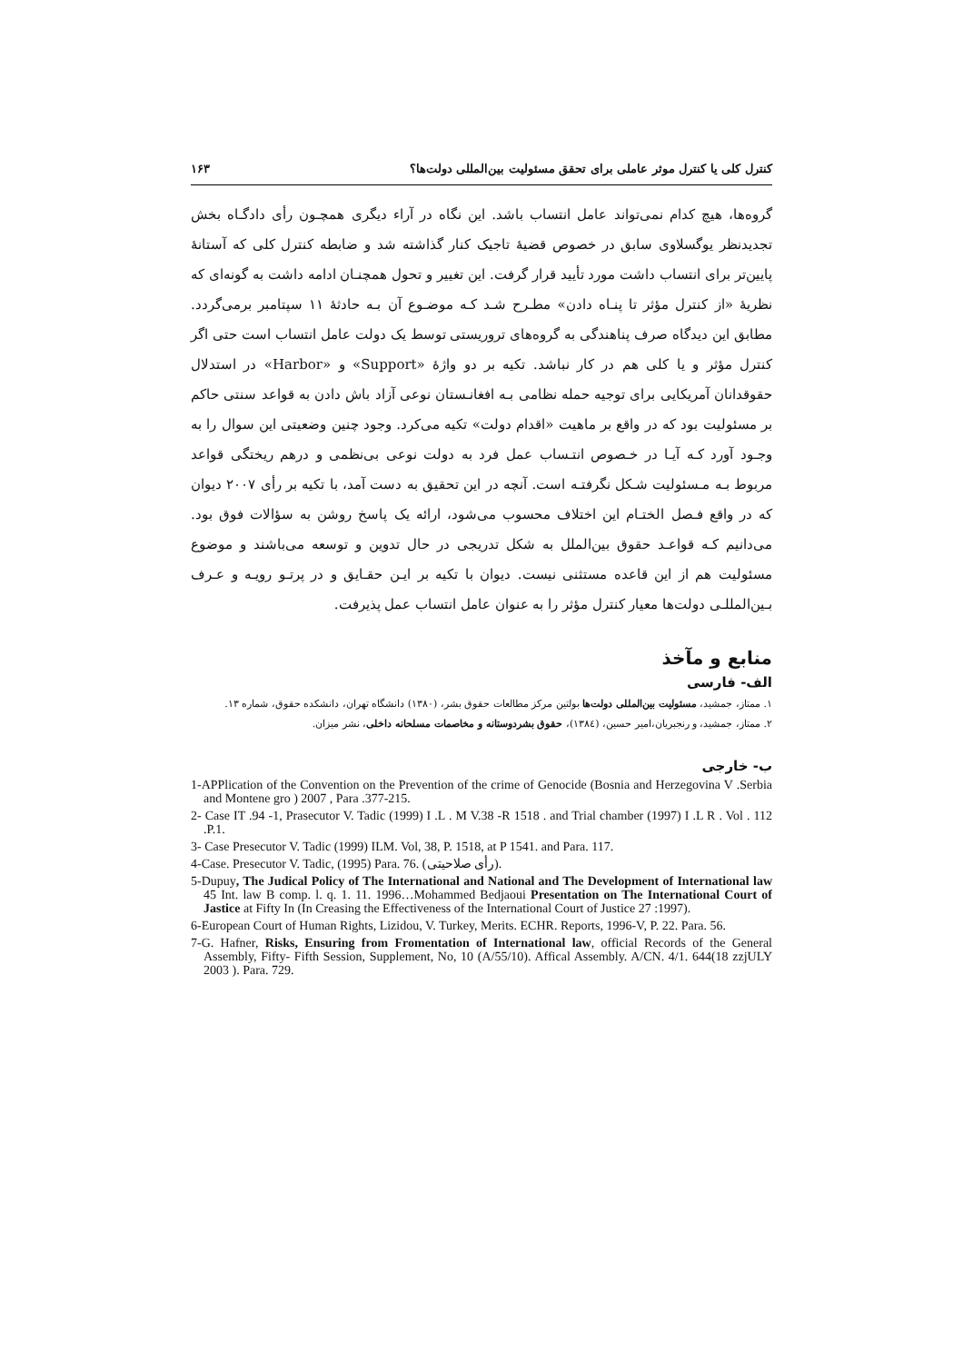کنترل کلی یا کنترل موثر عاملی برای تحقق مسئولیت بین‌المللی دولت‌ها؟ ۱۶۳
گروه‌ها، هیچ کدام نمی‌تواند عامل انتساب باشد. این نگاه در آراء دیگری همچـون رأی دادگـاه بخش تجدیدنظر یوگسلاوی سابق در خصوص قضیهٔ تاجیک کنار گذاشته شد و ضابطه کنترل کلی که آستانهٔ پایین‌تر برای انتساب داشت مورد تأیید قرار گرفت. این تغییر و تحول همچنـان ادامه داشت به گونه‌ای که نظریهٔ «از کنترل مؤثر تا پنـاه دادن» مطـرح شـد کـه موضـوع آن بـه حادثهٔ ۱۱ سپتامبر برمی‌گردد. مطابق این دیدگاه صرف پناهندگی به گروه‌های تروریستی توسط یک دولت عامل انتساب است حتی اگر کنترل مؤثر و یا کلی هم در کار نباشد. تکیه بر دو واژهٔ «Support» و «Harbor» در استدلال حقوقدانان آمریکایی برای توجیه حمله نظامی بـه افغانـستان نوعی آزاد باش دادن به قواعد سنتی حاکم بر مسئولیت بود که در واقع بر ماهیت «اقدام دولت» تکیه می‌کرد. وجود چنین وضعیتی این سوال را به وجـود آورد کـه آیـا در خـصوص انتـساب عمل فرد به دولت نوعی بی‌نظمی و درهم ریختگی قواعد مربوط بـه مـسئولیت شـکل نگرفتـه است. آنچه در این تحقیق به دست آمد، با تکیه بر رأی ۲۰۰۷ دیوان که در واقع فـصل الختـام این اختلاف محسوب می‌شود، ارائه یک پاسخ روشن به سؤالات فوق بود. می‌دانیم کـه قواعـد حقوق بین‌الملل به شکل تدریجی در حال تدوین و توسعه می‌باشند و موضوع مسئولیت هم از این قاعده مستثنی نیست. دیوان با تکیه بر ایـن حقـایق و در پرتـو رویـه و عـرف بـین‌المللـی دولت‌ها معیار کنترل مؤثر را به عنوان عامل انتساب عمل پذیرفت.
منابع و مآخذ
الف- فارسی
۱. ممتاز، جمشید، مسئولیت بین‌المللی دولت‌ها بولتین مرکز مطالعات حقوق بشر، (۱۳۸۰) دانشگاه تهران، دانشکده حقوق، شماره ۱۳.
۲. ممتاز، جمشید، و رنجبریان،امیر حسین، (۱۳۸٤)، حقوق بشردوستانه و مخاصمات مسلحانه داخلی، نشر میزان.
ب- خارجی
1-APPlication of the Convention on the Prevention of the crime of Genocide (Bosnia and Herzegovina V .Serbia and Montene gro ) 2007 , Para .377-215.
2- Case IT .94 -1, Prasecutor V. Tadic (1999) I .L . M V.38 -R 1518 . and Trial chamber (1997) I .L R . Vol . 112 .P.1.
3- Case Presecutor V. Tadic (1999) ILM. Vol, 38, P. 1518, at P 1541. and Para. 117.
4-Case. Presecutor V. Tadic, (1995) Para. 76. (رأی صلاحیتی).
5-Dupuy, The Judical Policy of The International and National and The Development of International law 45 Int. law B comp. l. q. 1. 11. 1996…Mohammed Bedjaoui Presentation on The International Court of Jastice at Fifty In (In Creasing the Effectiveness of the International Court of Justice 27 :1997).
6-European Court of Human Rights, Lizidou, V. Turkey, Merits. ECHR. Reports, 1996-V, P. 22. Para. 56.
7-G. Hafner, Risks, Ensuring from Fromentation of International law, official Records of the General Assembly, Fifty- Fifth Session, Supplement, No, 10 (A/55/10). Affical Assembly. A/CN. 4/1. 644(18 zzjULY 2003 ). Para. 729.